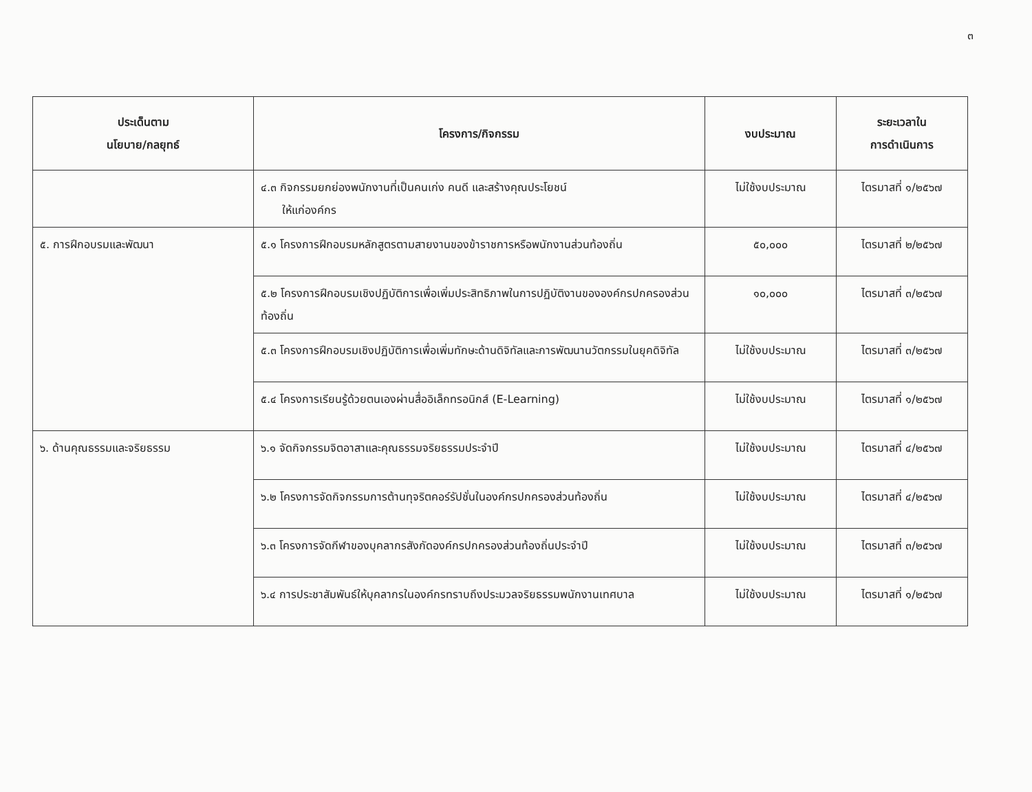๓
| ประเด็นตาม นโยบาย/กลยุทธ์ | โครงการ/กิจกรรม | งบประมาณ | ระยะเวลาใน การดำเนินการ |
| --- | --- | --- | --- |
| | ๔.๓ กิจกรรมยกย่องพนักงานที่เป็นคนเก่ง คนดี และสร้างคุณประโยชน์ ให้แก่องค์กร | ไม่ใช้งบประมาณ | ไตรมาสที่ ๑/๒๕๖๗ |
| ๕. การฝึกอบรมและพัฒนา | ๕.๑ โครงการฝึกอบรมหลักสูตรตามสายงานของข้าราชการหรือพนักงานส่วนท้องถิ่น | ๕๐,๐๐๐ | ไตรมาสที่ ๒/๒๕๖๗ |
| | ๕.๒ โครงการฝึกอบรมเชิงปฏิบัติการเพื่อเพิ่มประสิทธิภาพในการปฏิบัติงานขององค์กรปกครองส่วนท้องถิ่น | ๑๐,๐๐๐ | ไตรมาสที่ ๓/๒๕๖๗ |
| | ๕.๓ โครงการฝึกอบรมเชิงปฏิบัติการเพื่อเพิ่มทักษะด้านดิจิทัลและการพัฒนานวัตกรรมในยุคดิจิทัล | ไม่ใช้งบประมาณ | ไตรมาสที่ ๓/๒๕๖๗ |
| | ๕.๔ โครงการเรียนรู้ด้วยตนเองผ่านสื่ออิเล็กทรอนิกส์ (E-Learning) | ไม่ใช้งบประมาณ | ไตรมาสที่ ๑/๒๕๖๗ |
| ๖. ด้านคุณธรรมและจริยธรรม | ๖.๑ จัดกิจกรรมจิตอาสาและคุณธรรมจริยธรรมประจำปี | ไม่ใช้งบประมาณ | ไตรมาสที่ ๔/๒๕๖๗ |
| | ๖.๒ โครงการจัดกิจกรรมการต้านทุจริตคอร์รัปชั่นในองค์กรปกครองส่วนท้องถิ่น | ไม่ใช้งบประมาณ | ไตรมาสที่ ๔/๒๕๖๗ |
| | ๖.๓ โครงการจัดกีฬาของบุคลากรสังกัดองค์กรปกครองส่วนท้องถิ่นประจำปี | ไม่ใช้งบประมาณ | ไตรมาสที่ ๓/๒๕๖๗ |
| | ๖.๔ การประชาสัมพันธ์ให้บุคลากรในองค์กรทราบถึงประมวลจริยธรรมพนักงานเทศบาล | ไม่ใช้งบประมาณ | ไตรมาสที่ ๑/๒๕๖๗ |